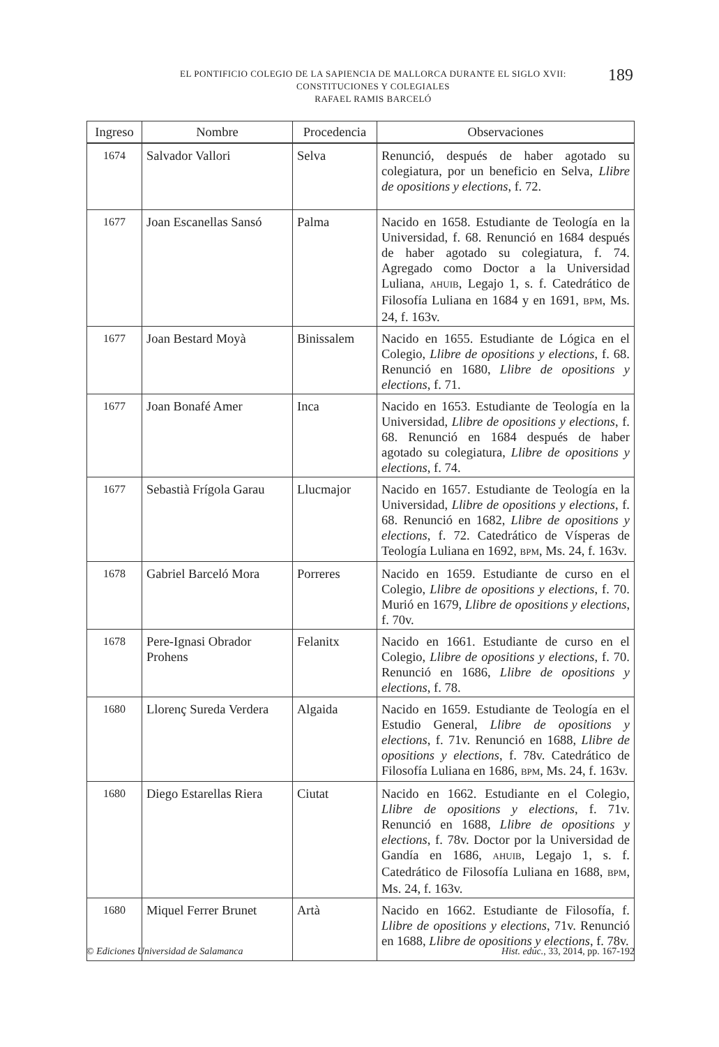EL PONTIFICIO COLEGIO DE LA SAPIENCIA DE MALLORCA DURANTE EL SIGLO XVII:
CONSTITUCIONES Y COLEGIALES
RAFAEL RAMIS BARCELÓ
189
| Ingreso | Nombre | Procedencia | Observaciones |
| --- | --- | --- | --- |
| 1674 | Salvador Vallori | Selva | Renunció, después de haber agotado su colegiatura, por un beneficio en Selva, Llibre de opositions y elections , f. 72. |
| 1677 | Joan Escanellas Sansó | Palma | Nacido en 1658. Estudiante de Teología en la Universidad, f. 68. Renunció en 1684 después de haber agotado su colegiatura, f. 74. Agregado como Doctor a la Universidad Luliana, AHUIB , Legajo 1, s. f. Catedrático de Filosofía Luliana en 1684 y en 1691, BPM , Ms. 24, f. 163v. |
| 1677 | Joan Bestard Moyà | Binissalem | Nacido en 1655. Estudiante de Lógica en el Colegio, Llibre de opositions y elections , f. 68. Renunció en 1680, Llibre de opositions y elections , f. 71. |
| 1677 | Joan Bonafé Amer | Inca | Nacido en 1653. Estudiante de Teología en la Universidad, Llibre de opositions y elections , f. 68. Renunció en 1684 después de haber agotado su colegiatura, Llibre de opositions y elections , f. 74. |
| 1677 | Sebastià Frígola Garau | Llucmajor | Nacido en 1657. Estudiante de Teología en la Universidad, Llibre de opositions y elections , f. 68. Renunció en 1682, Llibre de opositions y elections , f. 72. Catedrático de Vísperas de Teología Luliana en 1692, BPM , Ms. 24, f. 163v. |
| 1678 | Gabriel Barceló Mora | Porreres | Nacido en 1659. Estudiante de curso en el Colegio, Llibre de opositions y elections , f. 70. Murió en 1679, Llibre de opositions y elections , f. 70v. |
| 1678 | Pere-Ignasi Obrador Prohens | Felanitx | Nacido en 1661. Estudiante de curso en el Colegio, Llibre de opositions y elections , f. 70. Renunció en 1686, Llibre de opositions y elections , f. 78. |
| 1680 | Llorenç Sureda Verdera | Algaida | Nacido en 1659. Estudiante de Teología en el Estudio General, Llibre de opositions y elections , f. 71v. Renunció en 1688, Llibre de opositions y elections , f. 78v. Catedrático de Filosofía Luliana en 1686, BPM , Ms. 24, f. 163v. |
| 1680 | Diego Estarellas Riera | Ciutat | Nacido en 1662. Estudiante en el Colegio, Llibre de opositions y elections , f. 71v. Renunció en 1688, Llibre de opositions y elections , f. 78v. Doctor por la Universidad de Gandía en 1686, AHUIB , Legajo 1, s. f. Catedrático de Filosofía Luliana en 1688, BPM , Ms. 24, f. 163v. |
| 1680 | Miquel Ferrer Brunet | Artà | Nacido en 1662. Estudiante de Filosofía, f. Llibre de opositions y elections , 71v. Renunció en 1688, Llibre de opositions y elections , f. 78v. |
© Ediciones Universidad de Salamanca Hist. educ., 33, 2014, pp. 167-192